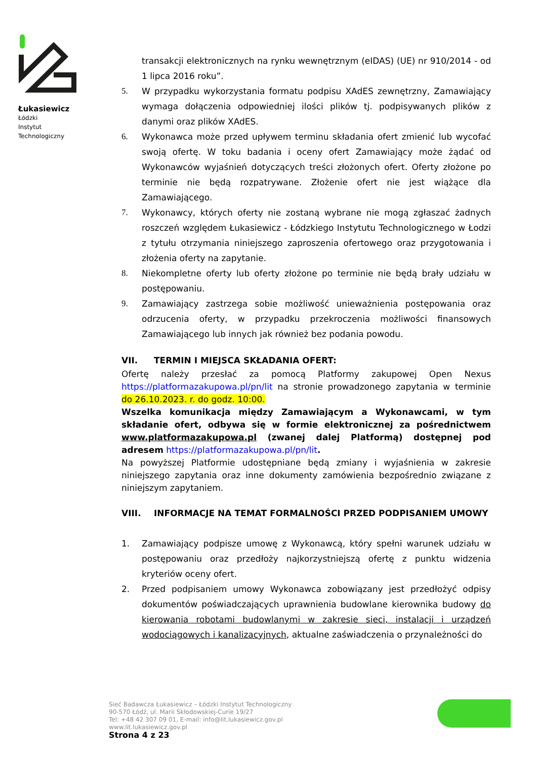Łukasiewicz
Łódzki
Instytut
Technologiczny
transakcji elektronicznych na rynku wewnętrznym (eIDAS) (UE) nr 910/2014 - od 1 lipca 2016 roku”.
5. W przypadku wykorzystania formatu podpisu XAdES zewnętrzny, Zamawiający wymaga dołączenia odpowiedniej ilości plików tj. podpisywanych plików z danymi oraz plików XAdES.
6. Wykonawca może przed upływem terminu składania ofert zmienić lub wycofać swoją ofertę. W toku badania i oceny ofert Zamawiający może żądać od Wykonawców wyjaśnień dotyczących treści złożonych ofert. Oferty złożone po terminie nie będą rozpatrywane. Złożenie ofert nie jest wiążące dla Zamawiającego.
7. Wykonawcy, których oferty nie zostaną wybrane nie mogą zgłaszać żadnych roszczeń względem Łukasiewicz - Łódzkiego Instytutu Technologicznego w Łodzi z tytułu otrzymania niniejszego zaproszenia ofertowego oraz przygotowania i złożenia oferty na zapytanie.
8. Niekompletne oferty lub oferty złożone po terminie nie będą brały udziału w postępowaniu.
9. Zamawiający zastrzega sobie możliwość unieważnienia postępowania oraz odrzucenia oferty, w przypadku przekroczenia możliwości finansowych Zamawiającego lub innych jak również bez podania powodu.
VII. TERMIN I MIEJSCA SKŁADANIA OFERT:
Ofertę należy przesłać za pomocą Platformy zakupowej Open Nexus https://platformazakupowa.pl/pn/lit na stronie prowadzonego zapytania w terminie do 26.10.2023. r. do godz. 10:00.
Wszelka komunikacja między Zamawiającym a Wykonawcami, w tym składanie ofert, odbywa się w formie elektronicznej za pośrednictwem www.platformazakupowa.pl (zwanej dalej Platformą) dostępnej pod adresem https://platformazakupowa.pl/pn/lit.
Na powyższej Platformie udostępniane będą zmiany i wyjaśnienia w zakresie niniejszego zapytania oraz inne dokumenty zamówienia bezpośrednio związane z niniejszym zapytaniem.
VIII. INFORMACJE NA TEMAT FORMALNOŚCI PRZED PODPISANIEM UMOWY
1. Zamawiający podpisze umowę z Wykonawcą, który spełni warunek udziału w postępowaniu oraz przedłoży najkorzystniejszą ofertę z punktu widzenia kryteriów oceny ofert.
2. Przed podpisaniem umowy Wykonawca zobowiązany jest przedłożyć odpisy dokumentów poświadczających uprawnienia budowlane kierownika budowy do kierowania robotami budowlanymi w zakresie sieci, instalacji i urządzeń wodociągowych i kanalizacyjnych, aktualne zaświadczenia o przynależności do
Sieć Badawcza Łukasiewicz – Łódzki Instytut Technologiczny
90-570 Łódź, ul. Marii Skłodowskiej-Curie 19/27
Tel: +48 42 307 09 01, E-mail: info@lit.lukasiewicz.gov.pl
www.lit.lukasiewicz.gov.pl
Strona 4 z 23